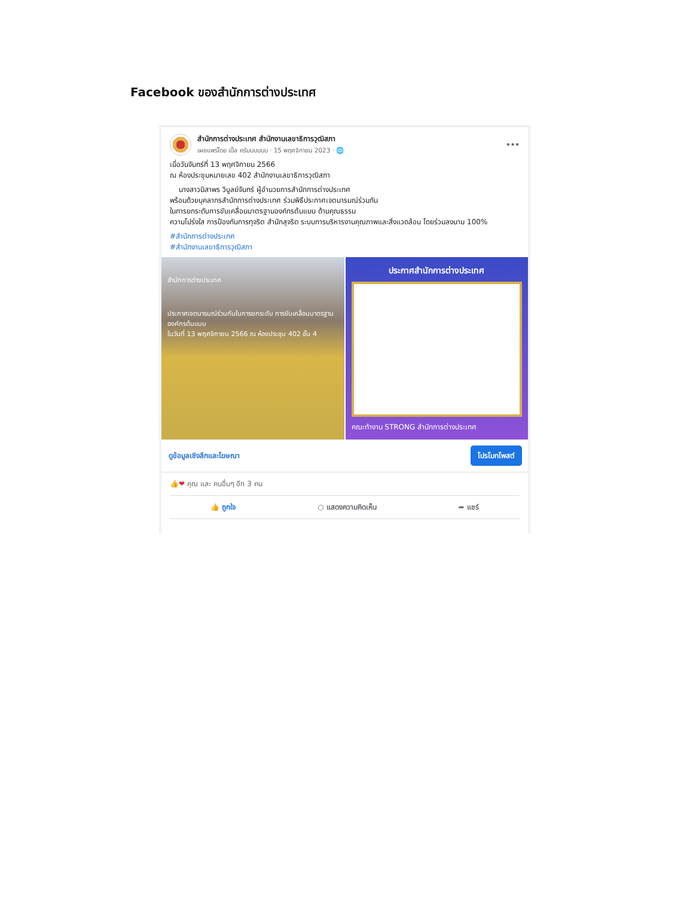Facebook ของสำนักการต่างประเทศ
สำนักการต่างประเทศ สำนักงานเลขาธิการวุฒิสภา
เผยแพร่โดย เปิ้ล ครับบบบบบ · 15 พฤศจิกายน 2023 · 🌐
•••
เมื่อวันจันทร์ที่ 13 พฤศจิกายน 2566
ณ ห้องประชุมหมายเลข 402 สำนักงานเลขาธิการวุฒิสภา
นางสาวนิสาพร วิบูลย์จันทร์ ผู้อำนวยการสำนักการต่างประเทศ
พร้อมด้วยบุคลากรสำนักการต่างประเทศ ร่วมพิธีประกาศเจตนารมณ์ร่วมกัน
ในการยกระดับการขับเคลื่อนมาตรฐานองค์กรต้นแบบ ด้านคุณธรรม
ความโปร่งใส การป้องกันการทุจริต สำนักสุจริต ระบบการบริหารงานคุณภาพและสิ่งแวดล้อม โดยร่วมลงนาม 100%
#สำนักการต่างประเทศ
#สำนักงานเลขาธิการวุฒิสภา
สำนักการต่างประเทศ
ประกาศเจตนารมณ์ร่วมกันในการยกระดับ การขับเคลื่อนมาตรฐานองค์กรต้นแบบ
ในวันที่ 13 พฤศจิกายน 2566 ณ ห้องประชุม 402 ชั้น 4
ประกาศสำนักการต่างประเทศ
คณะทำงาน STRONG สำนักการต่างประเทศ
ดูข้อมูลเชิงลึกและโฆษณา โปรโมทโพสต์
👍❤ คุณ และ คนอื่นๆ อีก 3 คน
👍 ถูกใจ ○ แสดงความคิดเห็น ➦ แชร์